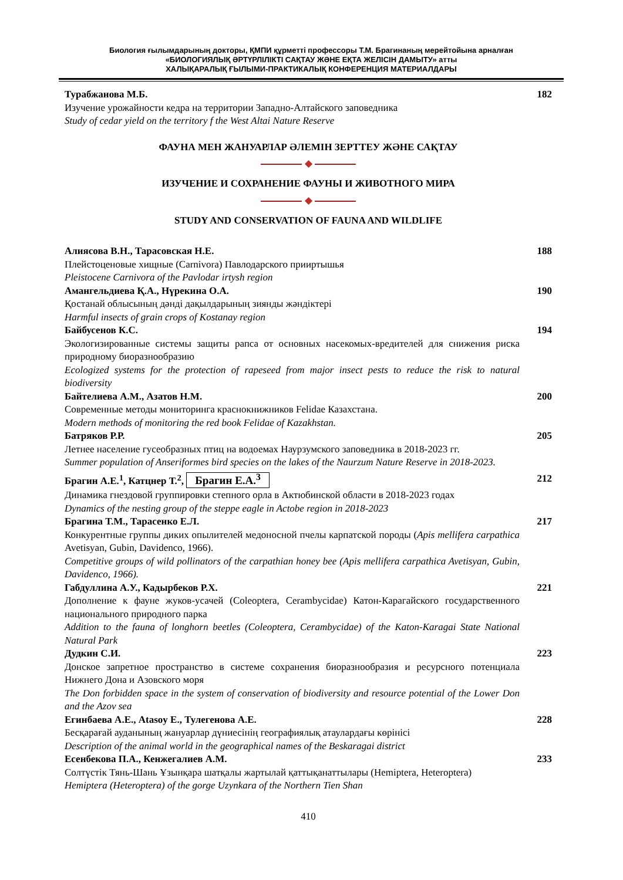Биология ғылымдарының докторы, ҚМПИ құрметті профессоры Т.М. Брагинаның мерейтойына арналған
«БИОЛОГИЯЛЫҚ ӘРТҮРЛІЛІКТІ САҚТАУ ЖӘНЕ ЕҚТА ЖЕЛІСІН ДАМЫТУ» атты
ХАЛЫҚАРАЛЫҚ ҒЫЛЫМИ-ПРАКТИКАЛЫҚ КОНФЕРЕНЦИЯ МАТЕРИАЛДАРЫ
Турабжанова М.Б. 182
Изучение урожайности кедра на территории Западно-Алтайского заповедника
Study of cedar yield on the territory f the West Altai Nature Reserve
ФАУНА МЕН ЖАНУАРЛАР ӘЛЕМІН ЗЕРТТЕУ ЖӘНЕ САҚТАУ
◆
ИЗУЧЕНИЕ И СОХРАНЕНИЕ ФАУНЫ И ЖИВОТНОГО МИРА
◆
STUDY AND CONSERVATION OF FAUNA AND WILDLIFE
Алиясова В.Н., Тарасовская Н.Е. 188
Плейстоценовые хищные (Carnivora) Павлодарского прииртышья
Pleistocene Carnivora of the Pavlodar irtysh region
Амангельдиева Қ.А., Нүрекина О.А. 190
Қостанай облысының дәнді дақылдарының зиянды жәндіктері
Harmful insects of grain crops of Kostanay region
Байбусенов К.С. 194
Экологизированные системы защиты рапса от основных насекомых-вредителей для снижения риска природному биоразнообразию
Ecologized systems for the protection of rapeseed from major insect pests to reduce the risk to natural biodiversity
Байтелиева А.М., Азатов Н.М. 200
Современные методы мониторинга краснокнижников Felidae Казахстана.
Modern methods of monitoring the red book Felidae of Kazakhstan.
Батряков Р.Р. 205
Летнее население гусеобразных птиц на водоемах Наурзумского заповедника в 2018-2023 гг.
Summer population of Anseriformes bird species on the lakes of the Naurzum Nature Reserve in 2018-2023.
Брагин А.Е.<sup>1</sup>, Катцнер Т.<sup>2</sup>, Брагин Е.А.<sup>3</sup> 212
Динамика гнездовой группировки степного орла в Актюбинской области в 2018-2023 годах
Dynamics of the nesting group of the steppe eagle in Actobe region in 2018-2023
Брагина Т.М., Тарасенко Е.Л. 217
Конкурентные группы диких опылителей медоносной пчелы карпатской породы (Apis mellifera carpathica Avetisyan, Gubin, Davidenco, 1966).
Competitive groups of wild pollinators of the carpathian honey bee (Apis mellifera carpathica Avetisyan, Gubin, Davidenco, 1966).
Габдуллина А.У., Кадырбеков Р.Х. 221
Дополнение к фауне жуков-усачей (Coleoptera, Cerambycidae) Катон-Карагайского государственного национального природного парка
Addition to the fauna of longhorn beetles (Coleoptera, Cerambycidae) of the Katon-Karagai State National Natural Park
Дудкин С.И. 223
Донское запретное пространство в системе сохранения биоразнообразия и ресурсного потенциала Нижнего Дона и Азовского моря
The Don forbidden space in the system of conservation of biodiversity and resource potential of the Lower Don and the Azov sea
Егинбаева А.Е., Atasoy E., Тулегенова А.Е. 228
Бесқарағай ауданының жануарлар дүниесінің географиялық атаулардағы көрінісі
Description of the animal world in the geographical names of the Beskaragai district
Есенбекова П.А., Кенжегалиев А.М. 233
Солтүстік Тянь-Шань Ұзынқара шатқалы жартылай қаттықанаттылары (Hemiptera, Heteroptera)
Hemiptera (Heteroptera) of the gorge Uzynkara of the Northern Tien Shan
410